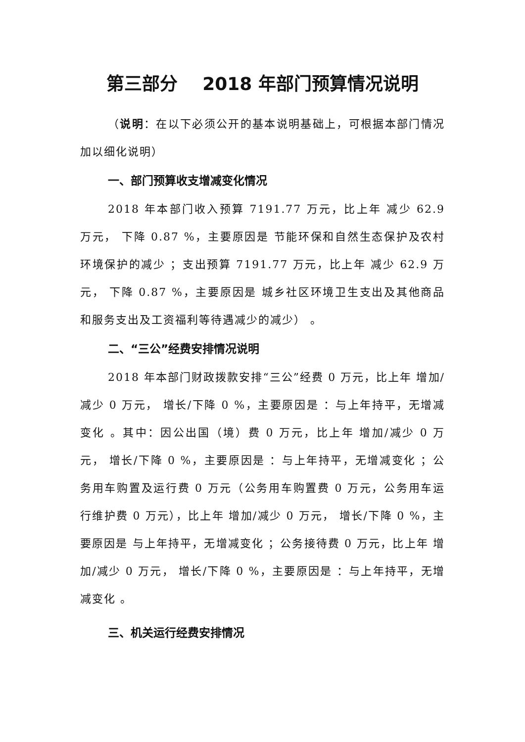第三部分 2018 年部门预算情况说明
（说明：在以下必须公开的基本说明基础上，可根据本部门情况加以细化说明）
一、部门预算收支增减变化情况
2018 年本部门收入预算 7191.77 万元，比上年 减少 62.9 万元， 下降 0.87 %，主要原因是 节能环保和自然生态保护及农村环境保护的减少 ；支出预算 7191.77 万元，比上年 减少 62.9 万元， 下降 0.87 %，主要原因是 城乡社区环境卫生支出及其他商品和服务支出及工资福利等待遇减少的减少） 。
二、“三公”经费安排情况说明
2018 年本部门财政拨款安排“三公”经费 0 万元，比上年 增加/减少 0 万元， 增长/下降 0 %，主要原因是 ：与上年持平，无增减变化 。其中：因公出国（境）费 0 万元，比上年 增加/减少 0 万元， 增长/下降 0 %，主要原因是 ：与上年持平，无增减变化 ；公务用车购置及运行费 0 万元（公务用车购置费 0 万元，公务用车运行维护费 0 万元），比上年 增加/减少 0 万元， 增长/下降 0 %，主要原因是 与上年持平，无增减变化 ；公务接待费 0 万元，比上年 增加/减少 0 万元， 增长/下降 0 %，主要原因是 ：与上年持平，无增减变化 。
三、机关运行经费安排情况